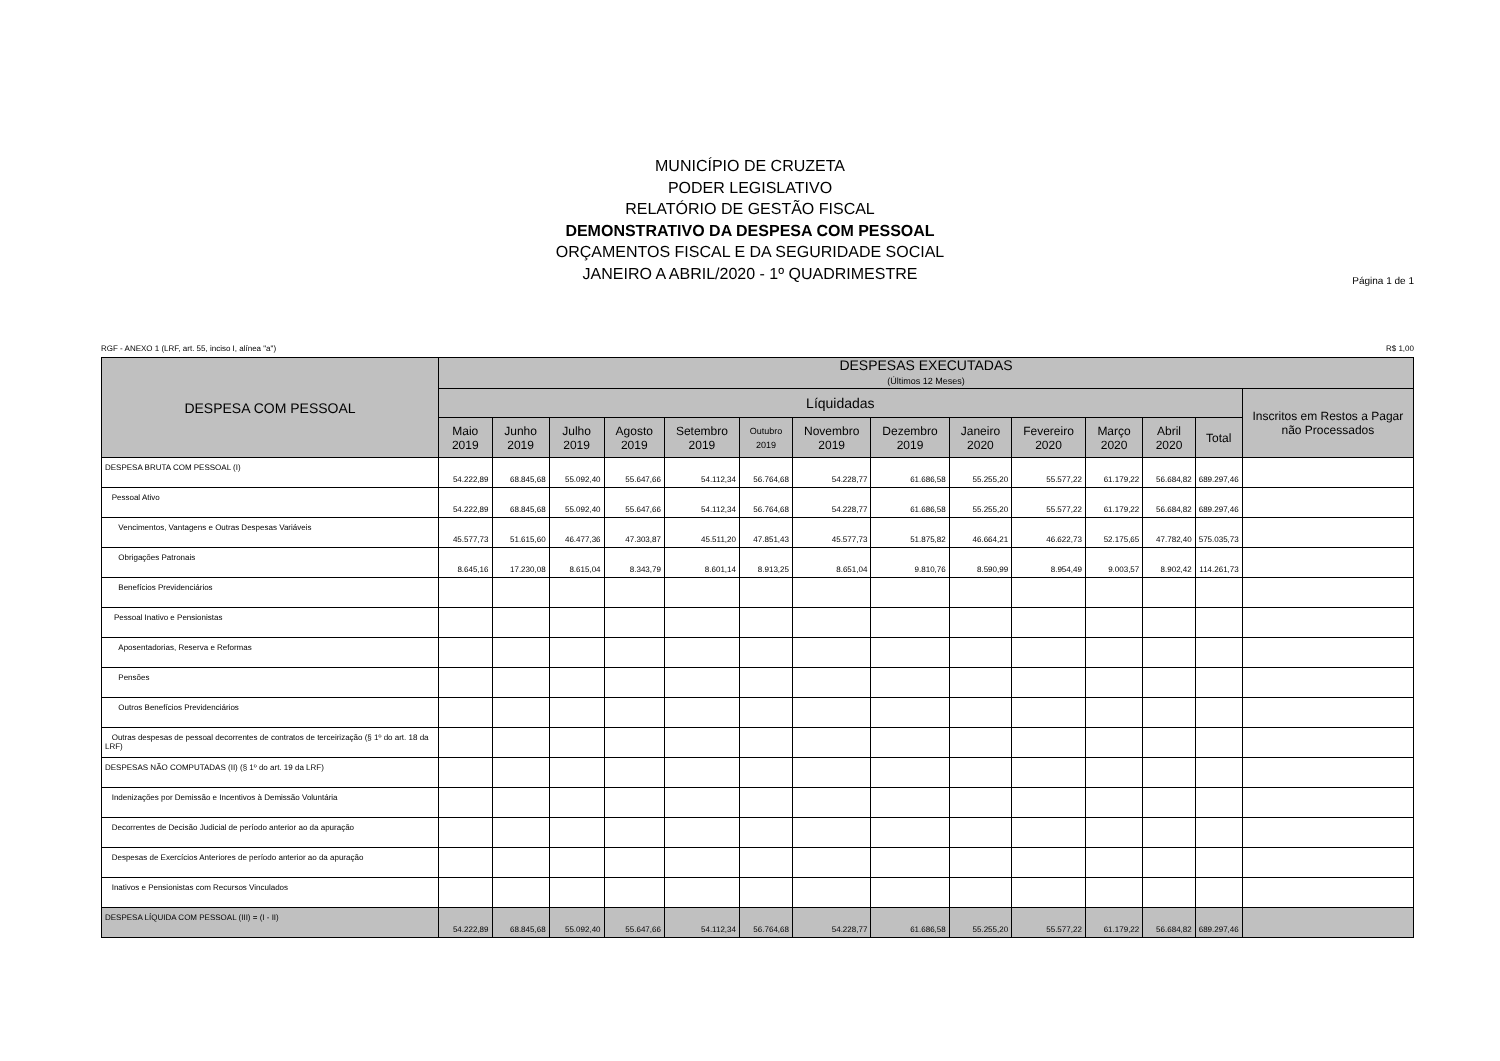MUNICÍPIO DE CRUZETA
PODER LEGISLATIVO
RELATÓRIO DE GESTÃO FISCAL
DEMONSTRATIVO DA DESPESA COM PESSOAL
ORÇAMENTOS FISCAL E DA SEGURIDADE SOCIAL
JANEIRO A ABRIL/2020 - 1º QUADRIMESTRE
Página 1 de 1
RGF - ANEXO 1 (LRF, art. 55, inciso I, alínea "a") R$ 1,00
| DESPESA COM PESSOAL | DESPESAS EXECUTADAS (Últimos 12 Meses) | | | | | | | | | | | | | |
| --- | --- | --- | --- | --- | --- | --- | --- | --- | --- | --- | --- | --- | --- | --- |
| | Líquidadas | | | | | | | | | | | | | Inscritos em Restos a Pagar não Processados |
| | Maio 2019 | Junho 2019 | Julho 2019 | Agosto 2019 | Setembro 2019 | Outubro 2019 | Novembro 2019 | Dezembro 2019 | Janeiro 2020 | Fevereiro 2020 | Março 2020 | Abril 2020 | Total | |
| DESPESA BRUTA COM PESSOAL (I) | 54.222,89 | 68.845,68 | 55.092,40 | 55.647,66 | 54.112,34 | 56.764,68 | 54.228,77 | 61.686,58 | 55.255,20 | 55.577,22 | 61.179,22 | 56.684,82 | 689.297,46 | |
| Pessoal Ativo | 54.222,89 | 68.845,68 | 55.092,40 | 55.647,66 | 54.112,34 | 56.764,68 | 54.228,77 | 61.686,58 | 55.255,20 | 55.577,22 | 61.179,22 | 56.684,82 | 689.297,46 | |
| Vencimentos, Vantagens e Outras Despesas Variáveis | 45.577,73 | 51.615,60 | 46.477,36 | 47.303,87 | 45.511,20 | 47.851,43 | 45.577,73 | 51.875,82 | 46.664,21 | 46.622,73 | 52.175,65 | 47.782,40 | 575.035,73 | |
| Obrigações Patronais | 8.645,16 | 17.230,08 | 8.615,04 | 8.343,79 | 8.601,14 | 8.913,25 | 8.651,04 | 9.810,76 | 8.590,99 | 8.954,49 | 9.003,57 | 8.902,42 | 114.261,73 | |
| Benefícios Previdenciários | | | | | | | | | | | | | | |
| Pessoal Inativo e Pensionistas | | | | | | | | | | | | | | |
| Aposentadorias, Reserva e Reformas | | | | | | | | | | | | | | |
| Pensões | | | | | | | | | | | | | | |
| Outros Benefícios Previdenciários | | | | | | | | | | | | | | |
| Outras despesas de pessoal decorrentes de contratos de terceirização (§ 1º do art. 18 da LRF) | | | | | | | | | | | | | | |
| DESPESAS NÃO COMPUTADAS (II) (§ 1º do art. 19 da LRF) | | | | | | | | | | | | | | |
| Indenizações por Demissão e Incentivos à Demissão Voluntária | | | | | | | | | | | | | | |
| Decorrentes de Decisão Judicial de período anterior ao da apuração | | | | | | | | | | | | | | |
| Despesas de Exercícios Anteriores de período anterior ao da apuração | | | | | | | | | | | | | | |
| Inativos e Pensionistas com Recursos Vinculados | | | | | | | | | | | | | | |
| DESPESA LÍQUIDA COM PESSOAL (III) = (I - II) | 54.222,89 | 68.845,68 | 55.092,40 | 55.647,66 | 54.112,34 | 56.764,68 | 54.228,77 | 61.686,58 | 55.255,20 | 55.577,22 | 61.179,22 | 56.684,82 | 689.297,46 | |